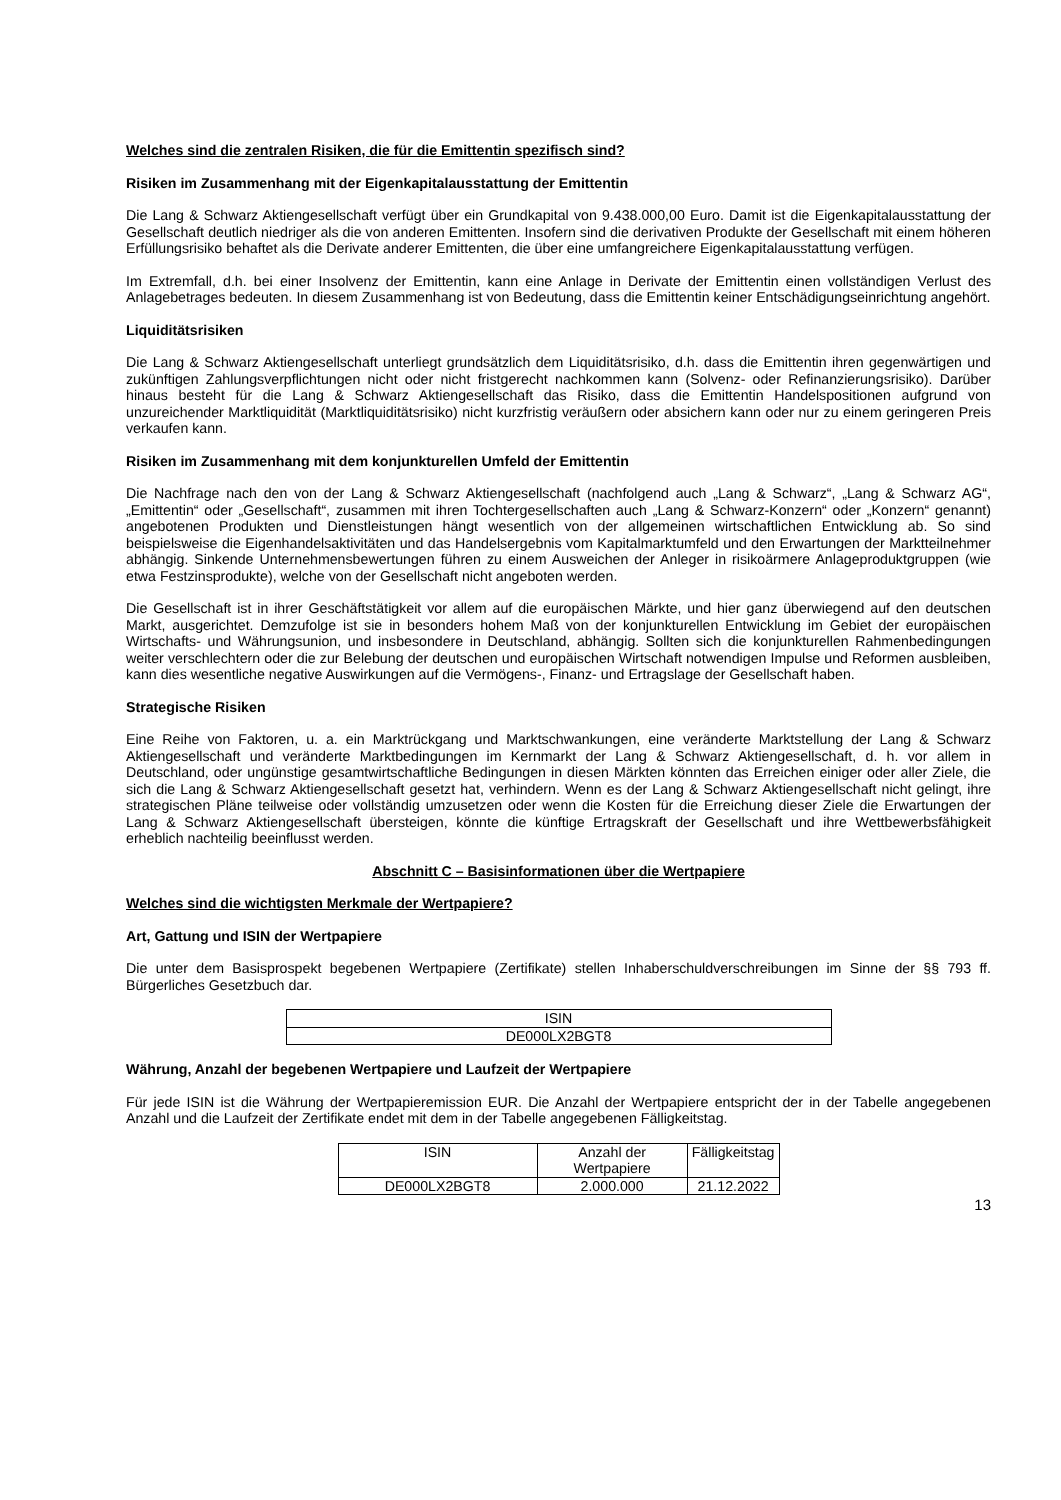Welches sind die zentralen Risiken, die für die Emittentin spezifisch sind?
Risiken im Zusammenhang mit der Eigenkapitalausstattung der Emittentin
Die Lang & Schwarz Aktiengesellschaft verfügt über ein Grundkapital von 9.438.000,00 Euro. Damit ist die Eigenkapitalausstattung der Gesellschaft deutlich niedriger als die von anderen Emittenten. Insofern sind die derivativen Produkte der Gesellschaft mit einem höheren Erfüllungsrisiko behaftet als die Derivate anderer Emittenten, die über eine umfangreichere Eigenkapitalausstattung verfügen.
Im Extremfall, d.h. bei einer Insolvenz der Emittentin, kann eine Anlage in Derivate der Emittentin einen vollständigen Verlust des Anlagebetrages bedeuten. In diesem Zusammenhang ist von Bedeutung, dass die Emittentin keiner Entschädigungseinrichtung angehört.
Liquiditätsrisiken
Die Lang & Schwarz Aktiengesellschaft unterliegt grundsätzlich dem Liquiditätsrisiko, d.h. dass die Emittentin ihren gegenwärtigen und zukünftigen Zahlungsverpflichtungen nicht oder nicht fristgerecht nachkommen kann (Solvenz- oder Refinanzierungsrisiko). Darüber hinaus besteht für die Lang & Schwarz Aktiengesellschaft das Risiko, dass die Emittentin Handelspositionen aufgrund von unzureichender Marktliquidität (Marktliquiditätsrisiko) nicht kurzfristig veräußern oder absichern kann oder nur zu einem geringeren Preis verkaufen kann.
Risiken im Zusammenhang mit dem konjunkturellen Umfeld der Emittentin
Die Nachfrage nach den von der Lang & Schwarz Aktiengesellschaft (nachfolgend auch „Lang & Schwarz“, „Lang & Schwarz AG“, „Emittentin“ oder „Gesellschaft“, zusammen mit ihren Tochtergesellschaften auch „Lang & Schwarz-Konzern“ oder „Konzern“ genannt) angebotenen Produkten und Dienstleistungen hängt wesentlich von der allgemeinen wirtschaftlichen Entwicklung ab. So sind beispielsweise die Eigenhandelsaktivitäten und das Handelsergebnis vom Kapitalmarktumfeld und den Erwartungen der Marktteilnehmer abhängig. Sinkende Unternehmensbewertungen führen zu einem Ausweichen der Anleger in risikoärmere Anlageproduktgruppen (wie etwa Festzinsprodukte), welche von der Gesellschaft nicht angeboten werden.
Die Gesellschaft ist in ihrer Geschäftstätigkeit vor allem auf die europäischen Märkte, und hier ganz überwiegend auf den deutschen Markt, ausgerichtet. Demzufolge ist sie in besonders hohem Maß von der konjunkturellen Entwicklung im Gebiet der europäischen Wirtschafts- und Währungsunion, und insbesondere in Deutschland, abhängig. Sollten sich die konjunkturellen Rahmenbedingungen weiter verschlechtern oder die zur Belebung der deutschen und europäischen Wirtschaft notwendigen Impulse und Reformen ausbleiben, kann dies wesentliche negative Auswirkungen auf die Vermögens-, Finanz- und Ertragslage der Gesellschaft haben.
Strategische Risiken
Eine Reihe von Faktoren, u. a. ein Marktrückgang und Marktschwankungen, eine veränderte Marktstellung der Lang & Schwarz Aktiengesellschaft und veränderte Marktbedingungen im Kernmarkt der Lang & Schwarz Aktiengesellschaft, d. h. vor allem in Deutschland, oder ungünstige gesamtwirtschaftliche Bedingungen in diesen Märkten könnten das Erreichen einiger oder aller Ziele, die sich die Lang & Schwarz Aktiengesellschaft gesetzt hat, verhindern. Wenn es der Lang & Schwarz Aktiengesellschaft nicht gelingt, ihre strategischen Pläne teilweise oder vollständig umzusetzen oder wenn die Kosten für die Erreichung dieser Ziele die Erwartungen der Lang & Schwarz Aktiengesellschaft übersteigen, könnte die künftige Ertragskraft der Gesellschaft und ihre Wettbewerbsfähigkeit erheblich nachteilig beeinflusst werden.
Abschnitt C – Basisinformationen über die Wertpapiere
Welches sind die wichtigsten Merkmale der Wertpapiere?
Art, Gattung und ISIN der Wertpapiere
Die unter dem Basisprospekt begebenen Wertpapiere (Zertifikate) stellen Inhaberschuldverschreibungen im Sinne der §§ 793 ff. Bürgerliches Gesetzbuch dar.
| ISIN |
| --- |
| DE000LX2BGT8 |
Währung, Anzahl der begebenen Wertpapiere und Laufzeit der Wertpapiere
Für jede ISIN ist die Währung der Wertpapieremission EUR. Die Anzahl der Wertpapiere entspricht der in der Tabelle angegebenen Anzahl und die Laufzeit der Zertifikate endet mit dem in der Tabelle angegebenen Fälligkeitstag.
| ISIN | Anzahl der Wertpapiere | Fälligkeitstag |
| --- | --- | --- |
| DE000LX2BGT8 | 2.000.000 | 21.12.2022 |
13